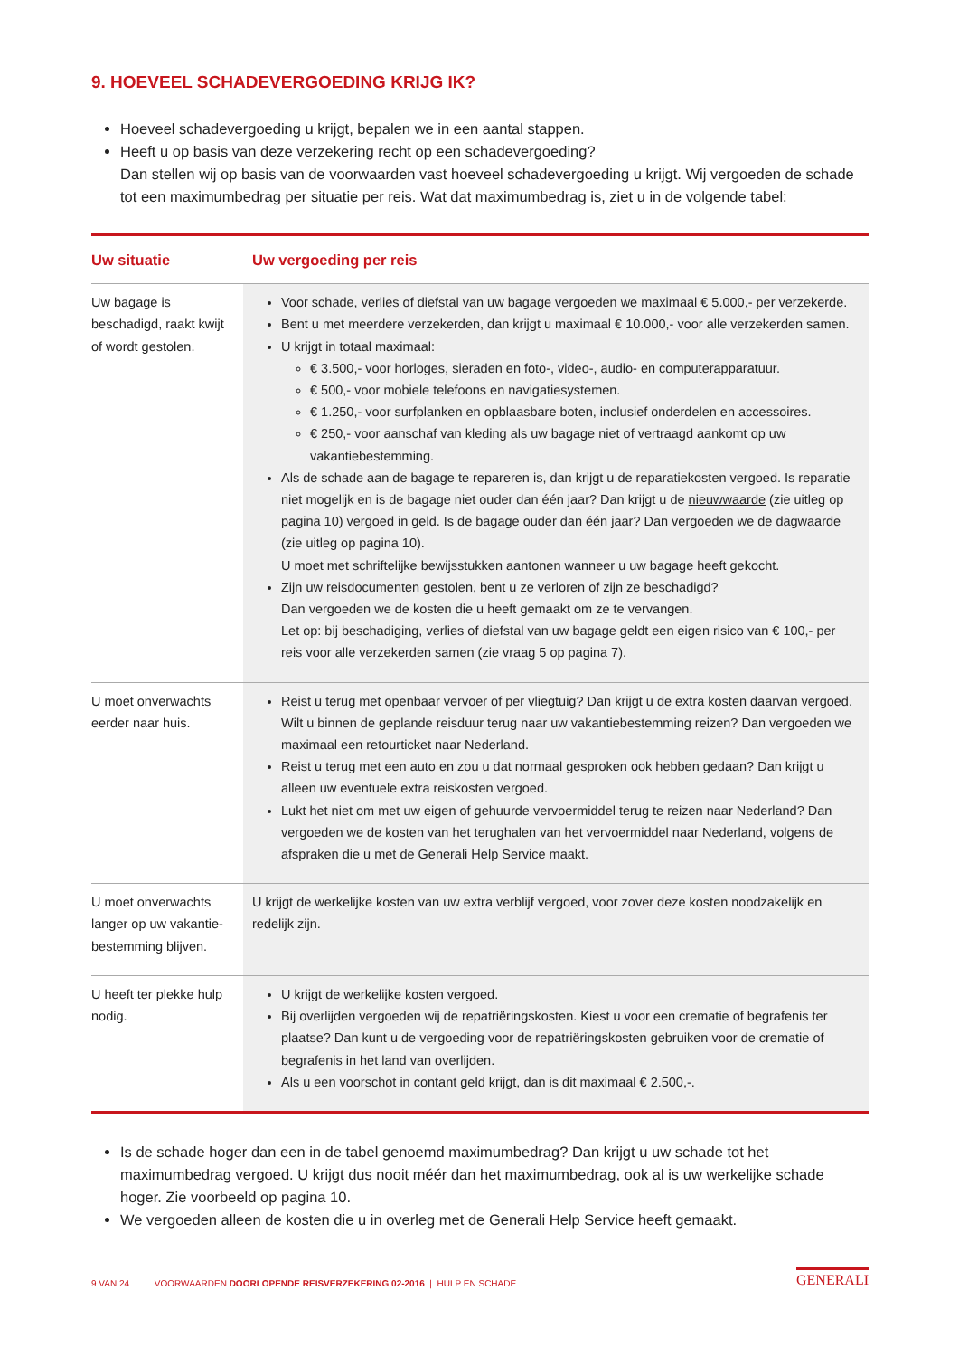9. HOEVEEL SCHADEVERGOEDING KRIJG IK?
Hoeveel schadevergoeding u krijgt, bepalen we in een aantal stappen.
Heeft u op basis van deze verzekering recht op een schadevergoeding?
Dan stellen wij op basis van de voorwaarden vast hoeveel schadevergoeding u krijgt. Wij vergoeden de schade tot een maximumbedrag per situatie per reis. Wat dat maximumbedrag is, ziet u in de volgende tabel:
| Uw situatie | Uw vergoeding per reis |
| --- | --- |
| Uw bagage is beschadigd, raakt kwijt of wordt gestolen. | Voor schade, verlies of diefstal van uw bagage vergoeden we maximaal € 5.000,- per verzekerde. Bent u met meerdere verzekerden, dan krijgt u maximaal € 10.000,- voor alle verzekerden samen. U krijgt in totaal maximaal: € 3.500,- voor horloges, sieraden en foto-, video-, audio- en computerapparatuur. € 500,- voor mobiele telefoons en navigatiesystemen. € 1.250,- voor surfplanken en opblaasbare boten, inclusief onderdelen en accessoires. € 250,- voor aanschaf van kleding als uw bagage niet of vertraagd aankomt op uw vakantiebestemming. Als de schade aan de bagage te repareren is, dan krijgt u de reparatiekosten vergoed. Is reparatie niet mogelijk en is de bagage niet ouder dan één jaar? Dan krijgt u de nieuwwaarde (zie uitleg op pagina 10) vergoed in geld. Is de bagage ouder dan één jaar? Dan vergoeden we de dagwaarde (zie uitleg op pagina 10). U moet met schriftelijke bewijsstukken aantonen wanneer u uw bagage heeft gekocht. Zijn uw reisdocumenten gestolen, bent u ze verloren of zijn ze beschadigd? Dan vergoeden we de kosten die u heeft gemaakt om ze te vervangen. Let op: bij beschadiging, verlies of diefstal van uw bagage geldt een eigen risico van € 100,- per reis voor alle verzekerden samen (zie vraag 5 op pagina 7). |
| U moet onverwachts eerder naar huis. | Reist u terug met openbaar vervoer of per vliegtuig? Dan krijgt u de extra kosten daarvan vergoed. Wilt u binnen de geplande reisduur terug naar uw vakantiebestemming reizen? Dan vergoeden we maximaal een retourticket naar Nederland. Reist u terug met een auto en zou u dat normaal gesproken ook hebben gedaan? Dan krijgt u alleen uw eventuele extra reiskosten vergoed. Lukt het niet om met uw eigen of gehuurde vervoermiddel terug te reizen naar Nederland? Dan vergoeden we de kosten van het terughalen van het vervoermiddel naar Nederland, volgens de afspraken die u met de Generali Help Service maakt. |
| U moet onverwachts langer op uw vakantie-bestemming blijven. | U krijgt de werkelijke kosten van uw extra verblijf vergoed, voor zover deze kosten noodzakelijk en redelijk zijn. |
| U heeft ter plekke hulp nodig. | U krijgt de werkelijke kosten vergoed. Bij overlijden vergoeden wij de repatriëringskosten. Kiest u voor een crematie of begrafenis ter plaatse? Dan kunt u de vergoeding voor de repatriëringskosten gebruiken voor de crematie of begrafenis in het land van overlijden. Als u een voorschot in contant geld krijgt, dan is dit maximaal € 2.500,-. |
Is de schade hoger dan een in de tabel genoemd maximumbedrag? Dan krijgt u uw schade tot het maximumbedrag vergoed. U krijgt dus nooit méér dan het maximumbedrag, ook al is uw werkelijke schade hoger. Zie voorbeeld op pagina 10.
We vergoeden alleen de kosten die u in overleg met de Generali Help Service heeft gemaakt.
9 VAN 24 VOORWAARDEN DOORLOPENDE REISVERZEKERING 02-2016 | HULP EN SCHADE
GENERALI